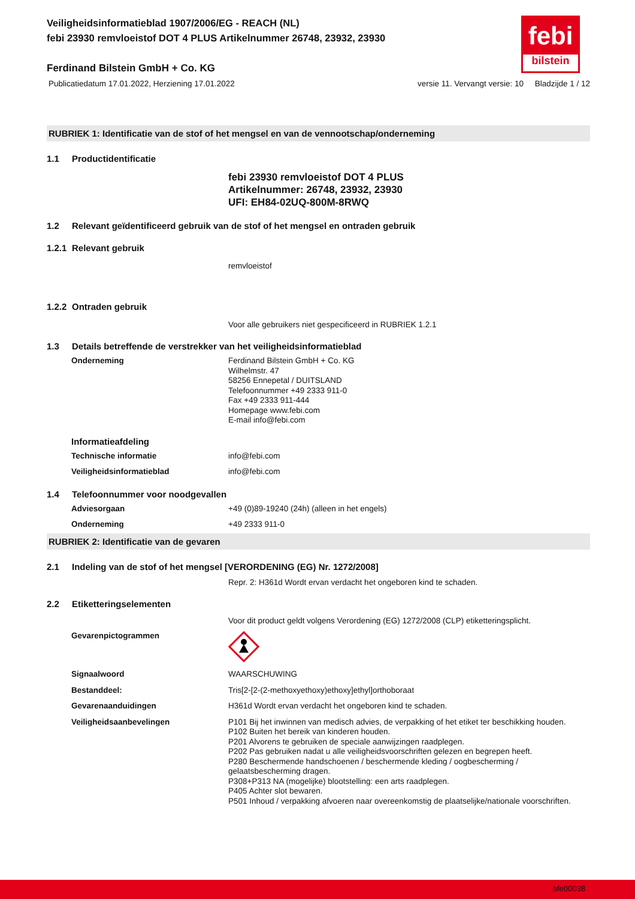febi
bilstein
Veiligheidsinformatieblad 1907/2006/EG - REACH (NL)
febi 23930 remvloeistof DOT 4 PLUS Artikelnummer 26748, 23932, 23930
Ferdinand Bilstein GmbH + Co. KG
Publicatiedatum 17.01.2022, Herziening 17.01.2022 versie 11. Vervangt versie: 10 Bladzijde 1 / 12
RUBRIEK 1: Identificatie van de stof of het mengsel en van de vennootschap/onderneming
1.1 Productidentificatie
febi 23930 remvloeistof DOT 4 PLUS
Artikelnummer: 26748, 23932, 23930
UFI: EH84-02UQ-800M-8RWQ
1.2 Relevant geïdentificeerd gebruik van de stof of het mengsel en ontraden gebruik
1.2.1 Relevant gebruik
remvloeistof
1.2.2 Ontraden gebruik
Voor alle gebruikers niet gespecificeerd in RUBRIEK 1.2.1
1.3 Details betreffende de verstrekker van het veiligheidsinformatieblad
Onderneming Ferdinand Bilstein GmbH + Co. KG
Wilhelmstr. 47
58256 Ennepetal / DUITSLAND
Telefoonnummer +49 2333 911-0
Fax +49 2333 911-444
Homepage www.febi.com
E-mail info@febi.com
Informatieafdeling
Technische informatie info@febi.com
Veiligheidsinformatieblad info@febi.com
1.4 Telefoonnummer voor noodgevallen
Adviesorgaan +49 (0)89-19240 (24h) (alleen in het engels)
Onderneming +49 2333 911-0
RUBRIEK 2: Identificatie van de gevaren
2.1 Indeling van de stof of het mengsel [VERORDENING (EG) Nr. 1272/2008]
Repr. 2: H361d Wordt ervan verdacht het ongeboren kind te schaden.
2.2 Etiketteringselementen
Voor dit product geldt volgens Verordening (EG) 1272/2008 (CLP) etiketteringsplicht.
Gevarenpictogrammen
Signaalwoord WAARSCHUWING
Bestanddeel: Tris[2-[2-(2-methoxyethoxy)ethoxy]ethyl]orthoboraat
Gevarenaanduidingen H361d Wordt ervan verdacht het ongeboren kind te schaden.
Veiligheidsaanbevelingen P101 Bij het inwinnen van medisch advies, de verpakking of het etiket ter beschikking houden.
P102 Buiten het bereik van kinderen houden.
P201 Alvorens te gebruiken de speciale aanwijzingen raadplegen.
P202 Pas gebruiken nadat u alle veiligheidsvoorschriften gelezen en begrepen heeft.
P280 Beschermende handschoenen / beschermende kleding / oogbescherming / gelaatsbescherming dragen.
P308+P313 NA (mogelijke) blootstelling: een arts raadplegen.
P405 Achter slot bewaren.
P501 Inhoud / verpakking afvoeren naar overeenkomstig de plaatselijke/nationale voorschriften.
bfe00038